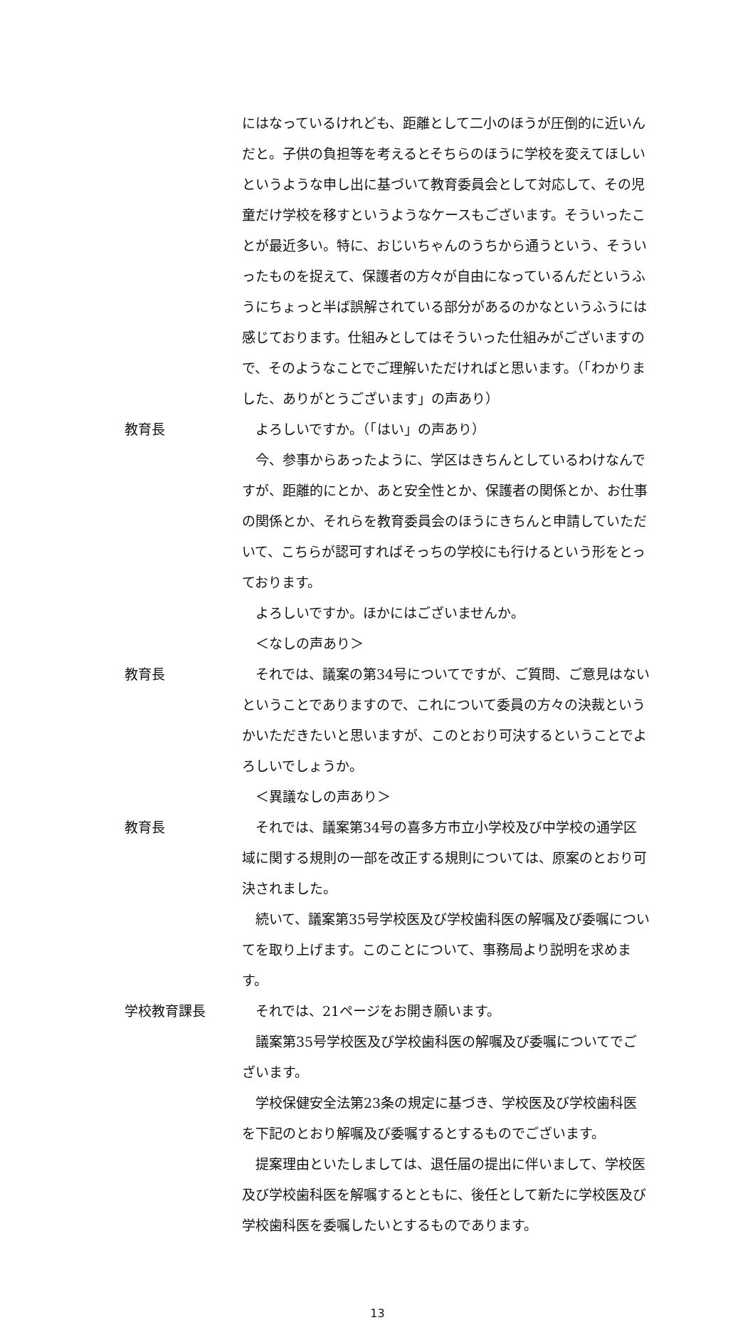にはなっているけれども、距離として二小のほうが圧倒的に近いんだと。子供の負担等を考えるとそちらのほうに学校を変えてほしいというような申し出に基づいて教育委員会として対応して、その児童だけ学校を移すというようなケースもございます。そういったことが最近多い。特に、おじいちゃんのうちから通うという、そういったものを捉えて、保護者の方々が自由になっているんだというふうにちょっと半ば誤解されている部分があるのかなというふうには感じております。仕組みとしてはそういった仕組みがございますので、そのようなことでご理解いただければと思います。（「わかりました、ありがとうございます」の声あり）
教育長 よろしいですか。（「はい」の声あり）
今、参事からあったように、学区はきちんとしているわけなんですが、距離的にとか、あと安全性とか、保護者の関係とか、お仕事の関係とか、それらを教育委員会のほうにきちんと申請していただいて、こちらが認可すればそっちの学校にも行けるという形をとっております。
よろしいですか。ほかにはございませんか。
＜なしの声あり＞
教育長 それでは、議案の第34号についてですが、ご質問、ご意見はないということでありますので、これについて委員の方々の決裁というかいただきたいと思いますが、このとおり可決するということでよろしいでしょうか。
＜異議なしの声あり＞
教育長 それでは、議案第34号の喜多方市立小学校及び中学校の通学区域に関する規則の一部を改正する規則については、原案のとおり可決されました。
続いて、議案第35号学校医及び学校歯科医の解嘱及び委嘱についてを取り上げます。このことについて、事務局より説明を求めます。
学校教育課長 それでは、21ページをお開き願います。
議案第35号学校医及び学校歯科医の解嘱及び委嘱についてでございます。
学校保健安全法第23条の規定に基づき、学校医及び学校歯科医を下記のとおり解嘱及び委嘱するとするものでございます。
提案理由といたしましては、退任届の提出に伴いまして、学校医及び学校歯科医を解嘱するとともに、後任として新たに学校医及び学校歯科医を委嘱したいとするものであります。
13